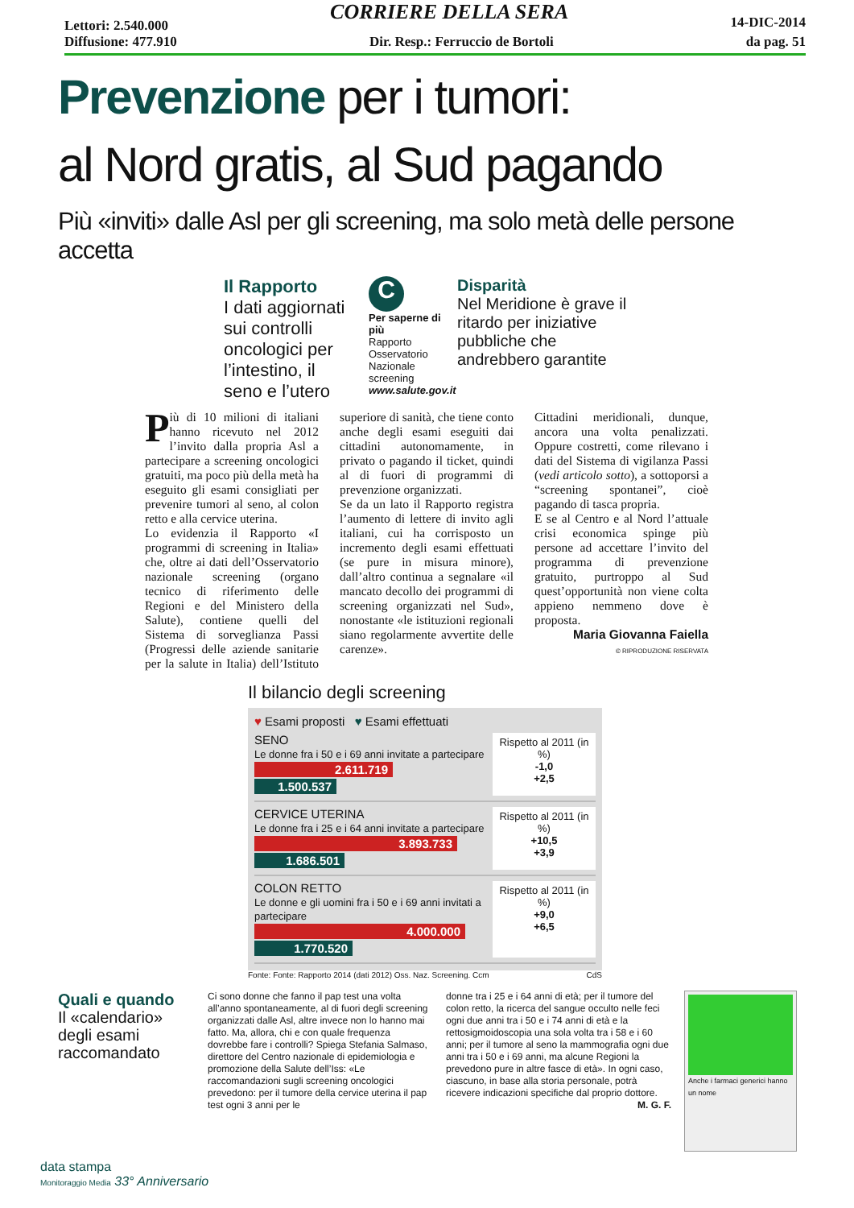Lettori: 2.540.000 CORRIERE DELLA SERA 14-DIC-2014
Diffusione: 477.910 Dir. Resp.: Ferruccio de Bortoli da pag. 51
Prevenzione per i tumori:
al Nord gratis, al Sud pagando
Più «inviti» dalle Asl per gli screening, ma solo metà delle persone accetta
Il Rapporto
I dati aggiornati sui controlli oncologici per l’intestino, il seno e l’utero
C
Per saperne di più
Rapporto Osservatorio Nazionale screening www.salute.gov.it
Disparità
Nel Meridione è grave il ritardo per iniziative pubbliche che andrebbero garantite
Più di 10 milioni di italiani hanno ricevuto nel 2012 l’invito dalla propria Asl a partecipare a screening oncologici gratuiti, ma poco più della metà ha eseguito gli esami consigliati per prevenire tumori al seno, al colon retto e alla cervice uterina.
Lo evidenzia il Rapporto «I programmi di screening in Italia» che, oltre ai dati dell’Osservatorio nazionale screening (organo tecnico di riferimento delle Regioni e del Ministero della Salute), contiene quelli del Sistema di sorveglianza Passi (Progressi delle aziende sanitarie per la salute in Italia) dell’Istituto superiore di sanità, che tiene conto anche degli esami eseguiti dai cittadini autonomamente, in privato o pagando il ticket, quindi al di fuori di programmi di prevenzione organizzati.
Se da un lato il Rapporto registra l’aumento di lettere di invito agli italiani, cui ha corrisposto un incremento degli esami effettuati (se pure in misura minore), dall’altro continua a segnalare «il mancato decollo dei programmi di screening organizzati nel Sud», nonostante «le istituzioni regionali siano regolarmente avvertite delle carenze».
Cittadini meridionali, dunque, ancora una volta penalizzati. Oppure costretti, come rilevano i dati del Sistema di vigilanza Passi (vedi articolo sotto), a sottoporsi a “screening spontanei”, cioè pagando di tasca propria.
E se al Centro e al Nord l’attuale crisi economica spinge più persone ad accettare l’invito del programma di prevenzione gratuito, purtroppo al Sud quest’opportunità non viene colta appieno nemmeno dove è proposta.
Maria Giovanna Faiella
© RIPRODUZIONE RISERVATA
Il bilancio degli screening
♥ Esami proposti ♥ Esami effettuati
SENO
Le donne fra i 50 e i 69 anni invitate a partecipare
2.611.719
1.500.537
Rispetto al 2011 (in %)
-1,0
+2,5
CERVICE UTERINA
Le donne fra i 25 e i 64 anni invitate a partecipare
3.893.733
1.686.501
Rispetto al 2011 (in %)
+10,5
+3,9
COLON RETTO
Le donne e gli uomini fra i 50 e i 69 anni invitati a partecipare
4.000.000
1.770.520
Rispetto al 2011 (in %)
+9,0
+6,5
Fonte: Fonte: Rapporto 2014 (dati 2012) Oss. Naz. Screening. Ccm CdS
Quali e quando
Il «calendario» degli esami raccomandato
Ci sono donne che fanno il pap test una volta all’anno spontaneamente, al di fuori degli screening organizzati dalle Asl, altre invece non lo hanno mai fatto. Ma, allora, chi e con quale frequenza dovrebbe fare i controlli? Spiega Stefania Salmaso, direttore del Centro nazionale di epidemiologia e promozione della Salute dell’Iss: «Le raccomandazioni sugli screening oncologici prevedono: per il tumore della cervice uterina il pap test ogni 3 anni per le
donne tra i 25 e i 64 anni di età; per il tumore del colon retto, la ricerca del sangue occulto nelle feci ogni due anni tra i 50 e i 74 anni di età e la rettosigmoidoscopia una sola volta tra i 58 e i 60 anni; per il tumore al seno la mammografia ogni due anni tra i 50 e i 69 anni, ma alcune Regioni la prevedono pure in altre fasce di età». In ogni caso, ciascuno, in base alla storia personale, potrà ricevere indicazioni specifiche dal proprio dottore.
M. G. F.
Anche i farmaci generici hanno un nome
data stampa
Monitoraggio Media 33° Anniversario